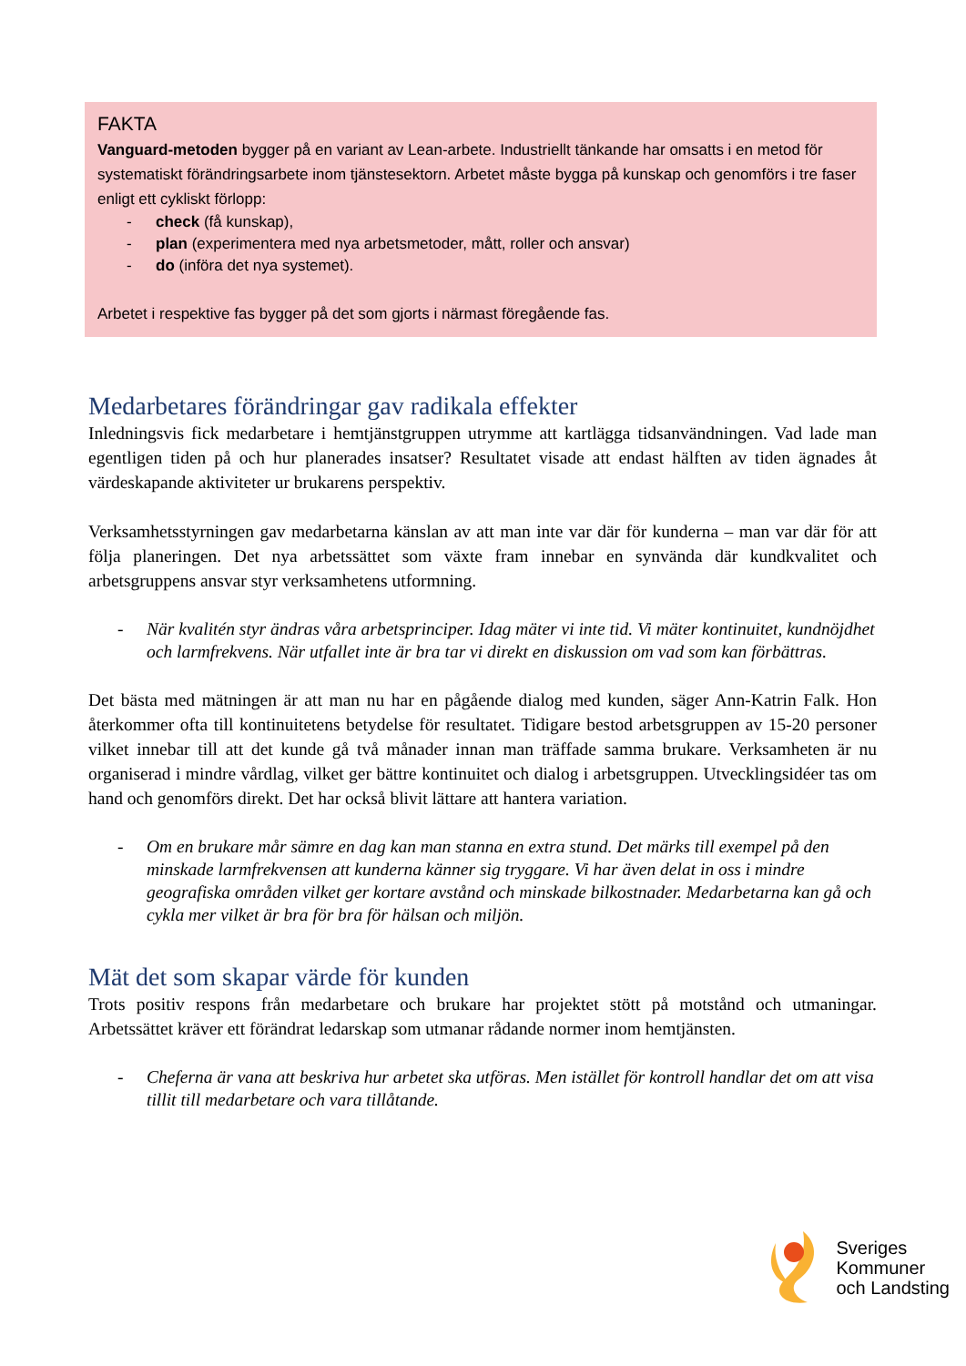FAKTA
Vanguard-metoden bygger på en variant av Lean-arbete. Industriellt tänkande har omsatts i en metod för systematiskt förändringsarbete inom tjänstesektorn. Arbetet måste bygga på kunskap och genomförs i tre faser enligt ett cykliskt förlopp:
- check (få kunskap),
- plan (experimentera med nya arbetsmetoder, mått, roller och ansvar)
- do (införa det nya systemet).
Arbetet i respektive fas bygger på det som gjorts i närmast föregående fas.
Medarbetares förändringar gav radikala effekter
Inledningsvis fick medarbetare i hemtjänstgruppen utrymme att kartlägga tidsanvändningen. Vad lade man egentligen tiden på och hur planerades insatser? Resultatet visade att endast hälften av tiden ägnades åt värdeskapande aktiviteter ur brukarens perspektiv.
Verksamhetsstyrningen gav medarbetarna känslan av att man inte var där för kunderna – man var där för att följa planeringen. Det nya arbetssättet som växte fram innebar en synvända där kundkvalitet och arbetsgruppens ansvar styr verksamhetens utformning.
- När kvalitén styr ändras våra arbetsprinciper. Idag mäter vi inte tid. Vi mäter kontinuitet, kundnöjdhet och larmfrekvens. När utfallet inte är bra tar vi direkt en diskussion om vad som kan förbättras.
Det bästa med mätningen är att man nu har en pågående dialog med kunden, säger Ann-Katrin Falk. Hon återkommer ofta till kontinuitetens betydelse för resultatet. Tidigare bestod arbetsgruppen av 15-20 personer vilket innebar till att det kunde gå två månader innan man träffade samma brukare. Verksamheten är nu organiserad i mindre vårdlag, vilket ger bättre kontinuitet och dialog i arbetsgruppen. Utvecklingsidéer tas om hand och genomförs direkt. Det har också blivit lättare att hantera variation.
- Om en brukare mår sämre en dag kan man stanna en extra stund. Det märks till exempel på den minskade larmfrekvensen att kunderna känner sig tryggare. Vi har även delat in oss i mindre geografiska områden vilket ger kortare avstånd och minskade bilkostnader. Medarbetarna kan gå och cykla mer vilket är bra för bra för hälsan och miljön.
Mät det som skapar värde för kunden
Trots positiv respons från medarbetare och brukare har projektet stött på motstånd och utmaningar. Arbetssättet kräver ett förändrat ledarskap som utmanar rådande normer inom hemtjänsten.
- Cheferna är vana att beskriva hur arbetet ska utföras. Men istället för kontroll handlar det om att visa tillit till medarbetare och vara tillåtande.
Sveriges
Kommuner
och Landsting